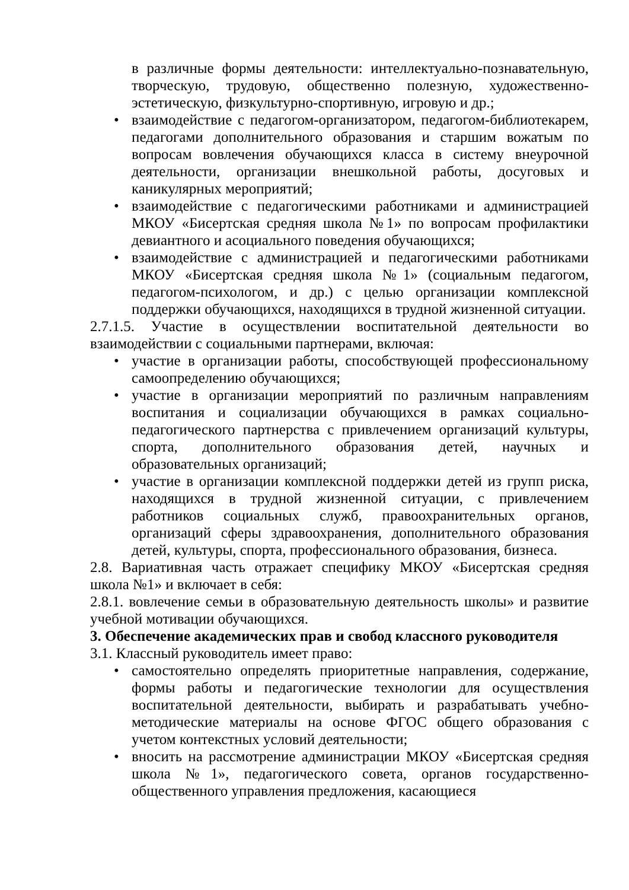в различные формы деятельности: интеллектуально-познавательную, творческую, трудовую, общественно полезную, художественно-эстетическую, физкультурно-спортивную, игровую и др.;
• взаимодействие с педагогом-организатором, педагогом-библиотекарем, педагогами дополнительного образования и старшим вожатым по вопросам вовлечения обучающихся класса в систему внеурочной деятельности, организации внешкольной работы, досуговых и каникулярных мероприятий;
• взаимодействие с педагогическими работниками и администрацией МКОУ «Бисертская средняя школа №1» по вопросам профилактики девиантного и асоциального поведения обучающихся;
• взаимодействие с администрацией и педагогическими работниками МКОУ «Бисертская средняя школа №1» (социальным педагогом, педагогом-психологом, и др.) с целью организации комплексной поддержки обучающихся, находящихся в трудной жизненной ситуации.
2.7.1.5. Участие в осуществлении воспитательной деятельности во взаимодействии с социальными партнерами, включая:
• участие в организации работы, способствующей профессиональному самоопределению обучающихся;
• участие в организации мероприятий по различным направлениям воспитания и социализации обучающихся в рамках социально-педагогического партнерства с привлечением организаций культуры, спорта, дополнительного образования детей, научных и образовательных организаций;
• участие в организации комплексной поддержки детей из групп риска, находящихся в трудной жизненной ситуации, с привлечением работников социальных служб, правоохранительных органов, организаций сферы здравоохранения, дополнительного образования детей, культуры, спорта, профессионального образования, бизнеса.
2.8. Вариативная часть отражает специфику МКОУ «Бисертская средняя школа №1» и включает в себя:
2.8.1. вовлечение семьи в образовательную деятельность школы» и развитие учебной мотивации обучающихся.
3. Обеспечение академических прав и свобод классного руководителя
3.1. Классный руководитель имеет право:
• самостоятельно определять приоритетные направления, содержание, формы работы и педагогические технологии для осуществления воспитательной деятельности, выбирать и разрабатывать учебно-методические материалы на основе ФГОС общего образования с учетом контекстных условий деятельности;
• вносить на рассмотрение администрации МКОУ «Бисертская средняя школа №1», педагогического совета, органов государственно-общественного управления предложения, касающиеся